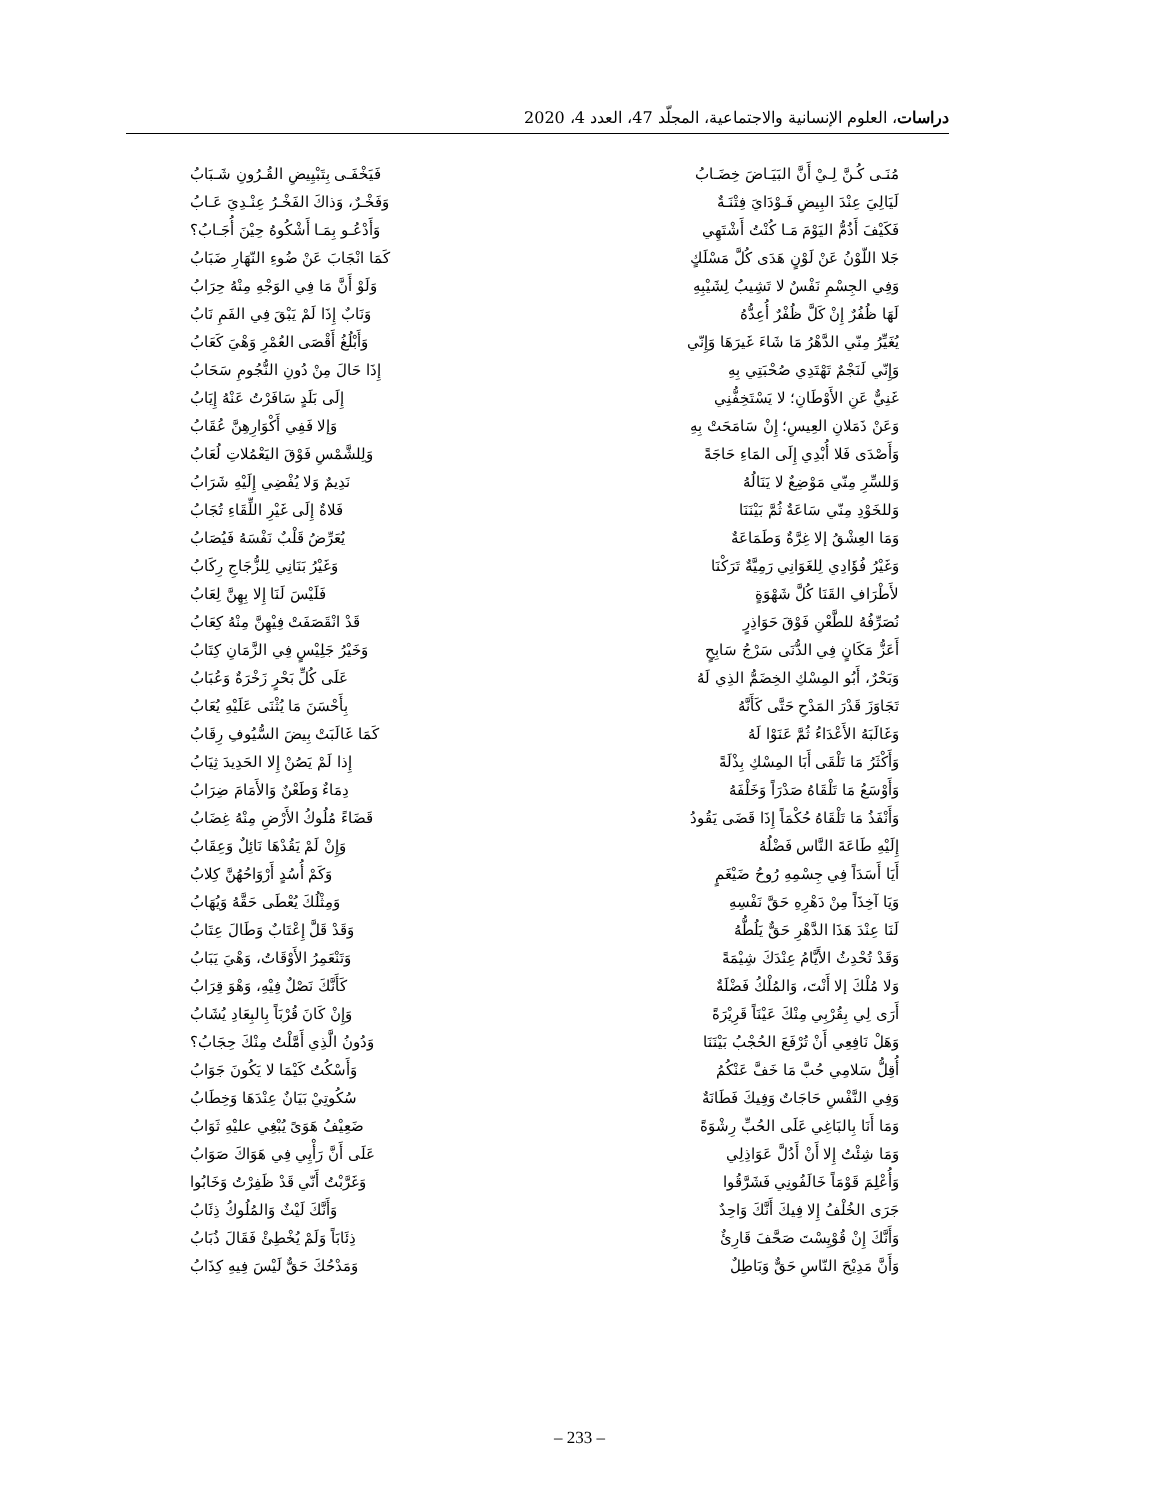دراسات، العلوم الإنسانية والاجتماعية، المجلّد 47، العدد 4، 2020
| مُنَـى كُـنَّ لِـيْ أَنَّ البَيَـاضَ خِضَـابُ | فَيَخْفَـى بِتَبْيِيضِ القُـرُونِ شَـبَابُ |
| لَيَالِيَ عِنْدَ البِيضِ فَـوْدَايَ فِتْنَـةٌ | وَفَخْـرٌ، وَذاكَ الفَخْـرُ عِنْـدِيَ عَـابُ |
| فَكَيْفَ أَذُمُّ اليَوْمَ مَـا كُنْتُ أَشْتَهِي | وَأَدْعُـو بِمَـا أَشْكُوهُ حِيْنَ أُجَـابُ؟ |
| جَلا اللّوْنُ عَنْ لَوْنٍ هَدَى كُلَّ مَسْلَكٍ | كَمَا انْجَابَ عَنْ ضُوءِ النّهَارِ ضَبَابُ |
| وَفِي الجِسْمِ نَفْسٌ لا تَشِيبُ لِشَيْبِهِ | وَلَوْ أَنَّ مَا فِي الوَجْهِ مِنْهُ حِرَابُ |
| لَهَا ظُفُرٌ إِنْ كَلَّ ظُفْرٌ أُعِدُّهُ | وَنَابٌ إِذَا لَمْ يَبْقَ فِي الفَمِ نَابُ |
| يُغَيِّرُ مِنّي الدَّهْرُ مَا شَاءَ غَيرَهَا وَإِنّي | وَأَبْلُغُ أَقْصَى العُمْرِ وَهْيَ كَعَابُ |
| وَإِنّي لَنَجْمٌ تَهْتَدِي صُحْبَتِي بِهِ | إِذَا حَالَ مِنْ دُونِ النُّجُومِ سَحَابُ |
| غَنِيٌّ عَنِ الأَوْطَانِ؛ لا يَسْتَخِفُّنِي | إِلَى بَلَدٍ سَافَرْتُ عَنْهُ إِيَابُ |
| وَعَنْ ذَمَلانِ العِيسِ؛ إِنْ سَامَحَتْ بِهِ | وَإلا فَفِي أَكْوَارِهِنَّ عُقَابُ |
| وَأَصْدَى فَلا أُبْدِي إِلَى المَاءِ حَاجَةً | وَلِلشَّمْسِ فَوْقَ اليَعْمُلاتِ لُعَابُ |
| وَللسِّرِ مِنّي مَوْضِعٌ لا يَنَالُهُ | نَدِيمٌ وَلا يُفْضِي إِلَيْهِ شَرَابُ |
| وَللخَوْدِ مِنّي سَاعَةٌ ثُمَّ بَيْنَنَا | فَلاةٌ إِلَى غَيْرِ اللِّقَاءِ تُجَابُ |
| وَمَا العِشْقُ إلا غِرَّةٌ وَطَمَاعَةٌ | يُعَرِّضُ قَلْبٌ نَفْسَهُ فَيُصَابُ |
| وَغَيْرُ فُؤَادِي لِلغَوَانِي رَمِيَّةٌ تَرَكْنَا | وَغَيْرُ بَنَانِي لِلزُّجَاجِ رِكَابُ |
| لأَطْرَافِ القَنَا كُلَّ شَهْوَةٍ | فَلَيْسَ لَنَا إِلا بِهِنَّ لِعَابُ |
| نُصَرِّفُهُ للطَّعْنِ فَوْقَ حَوَاذِرٍ | قَدْ انْقَصَفَتْ فِيْهِنَّ مِنْهُ كِعَابُ |
| أَعَزُّ مَكَانٍ فِي الدُّنَى سَرْجُ سَابِحٍ | وَخَيْرُ جَلِيْسٍ فِي الزَّمَانِ كِتَابُ |
| وَبَحْرٌ، أَبُو المِسْكِ الخِضَمُّ الذِي لَهُ | عَلَى كُلِّ بَحْرٍ زَخْرَةٌ وَعُبَابُ |
| تَجَاوَزَ قَدْرَ المَدْحِ حَتَّى كَأَنَّهُ | بِأَحْسَنَ مَا يُثْنَى عَلَيْهِ يُعَابُ |
| وَغَالَبَهُ الأَعْدَاءُ ثُمَّ عَنَوْا لَهُ | كَمَا غَالَبَتْ بِيضَ السُّيُوفِ رِقَابُ |
| وَأَكْثَرُ مَا تَلْقَى أَبَا المِسْكِ بِذْلَةً | إِذا لَمْ يَصُنْ إِلا الحَدِيدَ ثِيَابُ |
| وَأَوْسَعُ مَا تَلْقَاهُ صَدْرَاً وَخَلْفَهُ | دِمَاءٌ وَطَعْنٌ وَالأَمَامَ ضِرَابُ |
| وَأَنْفَذُ مَا تَلْقَاهُ حُكْمَاً إِذَا قَضَى يَقُودُ | قَضَاءً مُلُوكُ الأَرْضِ مِنْهُ غِضَابُ |
| إِلَيْهِ طَاعَةَ النَّاس فَضْلُهُ | وَإِنْ لَمْ يَقُدْهَا نَائِلٌ وَعِقَابُ |
| أَيَا أَسَدَاً فِي جِسْمِهِ رُوحُ ضَيْغَمٍ | وَكَمْ أُسُدٍ أَرْوَاحُهُنَّ كِلابُ |
| وَيَا آخِذَاً مِنْ دَهْرِهِ حَقَّ نَفْسِهِ | وَمِثْلُكَ يُعْطَى حَقَّهُ وَيُهَابُ |
| لَنَا عِنْدَ هَذَا الدَّهْرِ حَقٌّ يَلُطُّهُ | وَقَدْ قَلَّ إِعْتَابٌ وَطَالَ عِتَابُ |
| وَقَدْ تُحْدِثُ الأَيَّامُ عِنْدَكَ شِيْمَةً | وَتَنْعَمِرُ الأَوْقَاتُ، وَهْيَ يَبَابُ |
| وَلا مُلْكَ إلا أَنْتَ، وَالمُلْكُ فَضْلَةٌ | كَأَنَّكَ نَصْلٌ فِيْهِ، وَهْوَ قِرَابُ |
| أَرَى لِي بِقُرْبِي مِنْكَ عَيْنَاً قَرِيْرَةً | وَإِنْ كَانَ قُرْبَاً بِالبِعَادِ يُشَابُ |
| وَهَلْ نَافِعِي أَنْ تُرْفَعَ الحُجْبُ بَيْنَنَا | وَدُونُ الَّذِي أَمَّلْتُ مِنْكَ حِجَابُ؟ |
| أُقِلُّ سَلامِي حُبَّ مَا خَفَّ عَنْكُمُ | وَأَسْكُتُ كَيْمَا لا يَكُونَ جَوَابُ |
| وَفِي النَّفْسِ حَاجَاتٌ وَفِيكَ فَطَانَةٌ | سُكُوتِيْ بَيَانٌ عِنْدَهَا وَخِطَابُ |
| وَمَا أَنَا بِالبَاغِي عَلَى الحُبِّ رِشْوَةً | ضَعِيْفُ هَوَىً يُبْغِي عليْهِ ثَوَابُ |
| وَمَا شِئْتُ إِلا أَنْ أَدُلَّ عَوَاذِلِي | عَلَى أَنَّ رَأْيِي فِي هَوَاكَ صَوَابُ |
| وَأُعْلِمَ قَوْمَاً خَالَفُونِي فَشَرَّقُوا | وَغَرَّبْتُ أَنّي قَدْ ظَفِرْتُ وَخَابُوا |
| جَرَى الخُلْفُ إِلا فِيكَ أَنَّكَ وَاحِدٌ | وَأَنَّكَ لَيْثٌ وَالمُلُوكُ ذِئَابُ |
| وَأَنَّكَ إِنْ قُوْيِسْتَ صَحَّفَ قَارِئٌ | ذِئَابَاً وَلَمْ يُخْطِئْ فَقَالَ ذُبَابُ |
| وَأَنَّ مَدِيْحَ النّاسِ حَقٌّ وَبَاطِلٌ | وَمَدْحُكَ حَقٌّ لَيْسَ فِيهِ كِذَابُ |
– 233 –